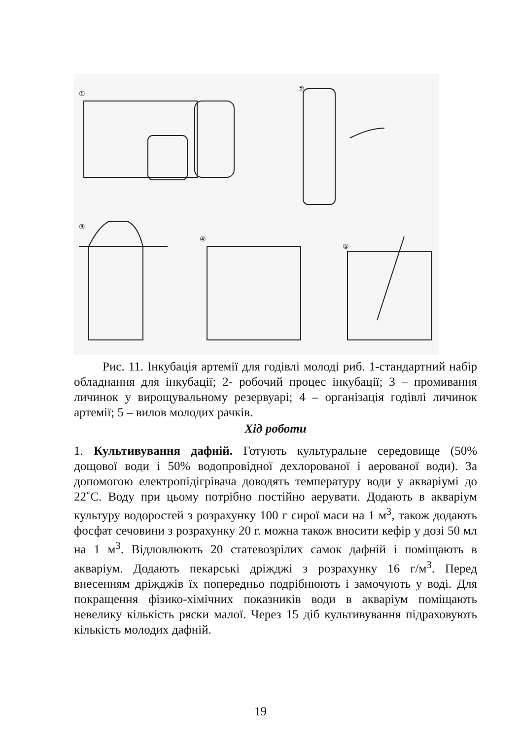①
②
③
④
⑤
Рис. 11. Інкубація артемії для годівлі молоді риб. 1-стандартний набір обладнання для інкубації; 2- робочий процес інкубації; 3 – промивання личинок у вирощувальному резервуарі; 4 – організація годівлі личинок артемії; 5 – вилов молодих рачків.
Хід роботи
1. Культивування дафній. Готують культуральне середовище (50% дощової води і 50% водопровідної дехлорованої і аерованої води). За допомогою електропідігрівача доводять температуру води у акваріумі до 22˚С. Воду при цьому потрібно постійно аерувати. Додають в акваріум культуру водоростей з розрахунку 100 г сирої маси на 1 м<sup>3</sup>, також додають фосфат сечовини з розрахунку 20 г. можна також вносити кефір у дозі 50 мл на 1 м<sup>3</sup>. Відловлюють 20 статевозрілих самок дафній і поміщають в акваріум. Додають пекарські дріжджі з розрахунку 16 г/м<sup>3</sup>. Перед внесенням дріжджів їх попередньо подрібнюють і замочують у воді. Для покращення фізико-хімічних показників води в акваріум поміщають невелику кількість ряски малої. Через 15 діб культивування підраховують кількість молодих дафній.
19